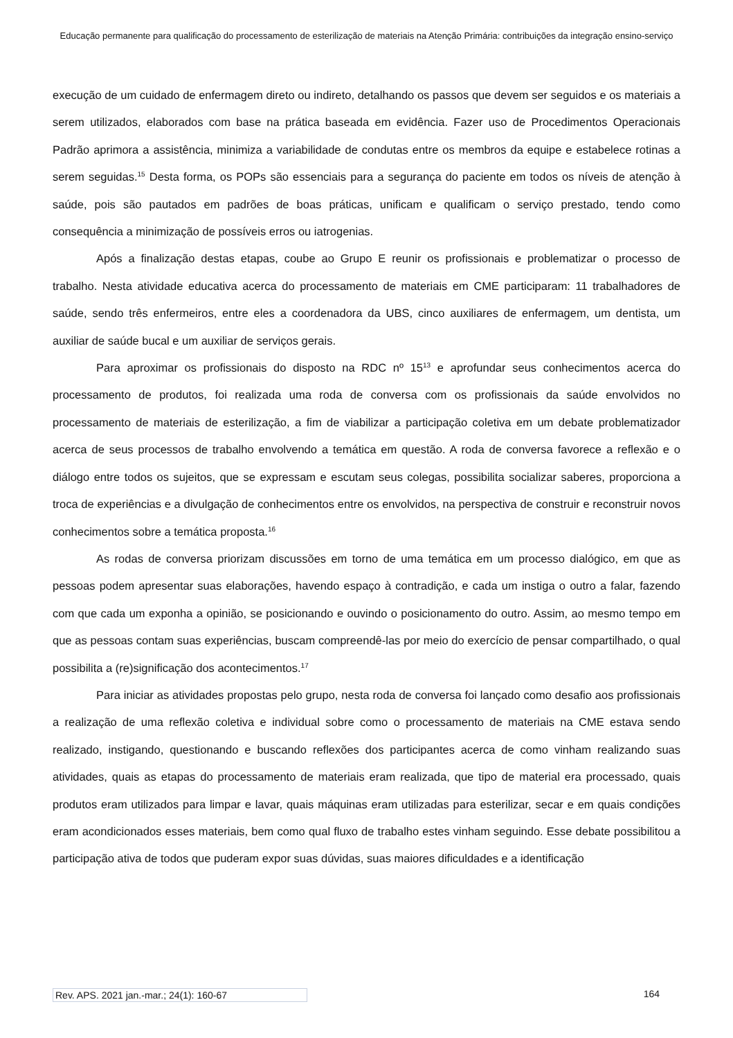Educação permanente para qualificação do processamento de esterilização de materiais na Atenção Primária: contribuições da integração ensino-serviço
execução de um cuidado de enfermagem direto ou indireto, detalhando os passos que devem ser seguidos e os materiais a serem utilizados, elaborados com base na prática baseada em evidência. Fazer uso de Procedimentos Operacionais Padrão aprimora a assistência, minimiza a variabilidade de condutas entre os membros da equipe e estabelece rotinas a serem seguidas.<sup>15</sup> Desta forma, os POPs são essenciais para a segurança do paciente em todos os níveis de atenção à saúde, pois são pautados em padrões de boas práticas, unificam e qualificam o serviço prestado, tendo como consequência a minimização de possíveis erros ou iatrogenias.
Após a finalização destas etapas, coube ao Grupo E reunir os profissionais e problematizar o processo de trabalho. Nesta atividade educativa acerca do processamento de materiais em CME participaram: 11 trabalhadores de saúde, sendo três enfermeiros, entre eles a coordenadora da UBS, cinco auxiliares de enfermagem, um dentista, um auxiliar de saúde bucal e um auxiliar de serviços gerais.
Para aproximar os profissionais do disposto na RDC nº 15<sup>13</sup> e aprofundar seus conhecimentos acerca do processamento de produtos, foi realizada uma roda de conversa com os profissionais da saúde envolvidos no processamento de materiais de esterilização, a fim de viabilizar a participação coletiva em um debate problematizador acerca de seus processos de trabalho envolvendo a temática em questão. A roda de conversa favorece a reflexão e o diálogo entre todos os sujeitos, que se expressam e escutam seus colegas, possibilita socializar saberes, proporciona a troca de experiências e a divulgação de conhecimentos entre os envolvidos, na perspectiva de construir e reconstruir novos conhecimentos sobre a temática proposta.<sup>16</sup>
As rodas de conversa priorizam discussões em torno de uma temática em um processo dialógico, em que as pessoas podem apresentar suas elaborações, havendo espaço à contradição, e cada um instiga o outro a falar, fazendo com que cada um exponha a opinião, se posicionando e ouvindo o posicionamento do outro. Assim, ao mesmo tempo em que as pessoas contam suas experiências, buscam compreendê-las por meio do exercício de pensar compartilhado, o qual possibilita a (re)significação dos acontecimentos.<sup>17</sup>
Para iniciar as atividades propostas pelo grupo, nesta roda de conversa foi lançado como desafio aos profissionais a realização de uma reflexão coletiva e individual sobre como o processamento de materiais na CME estava sendo realizado, instigando, questionando e buscando reflexões dos participantes acerca de como vinham realizando suas atividades, quais as etapas do processamento de materiais eram realizada, que tipo de material era processado, quais produtos eram utilizados para limpar e lavar, quais máquinas eram utilizadas para esterilizar, secar e em quais condições eram acondicionados esses materiais, bem como qual fluxo de trabalho estes vinham seguindo. Esse debate possibilitou a participação ativa de todos que puderam expor suas dúvidas, suas maiores dificuldades e a identificação
Rev. APS. 2021 jan.-mar.; 24(1): 160-67 164